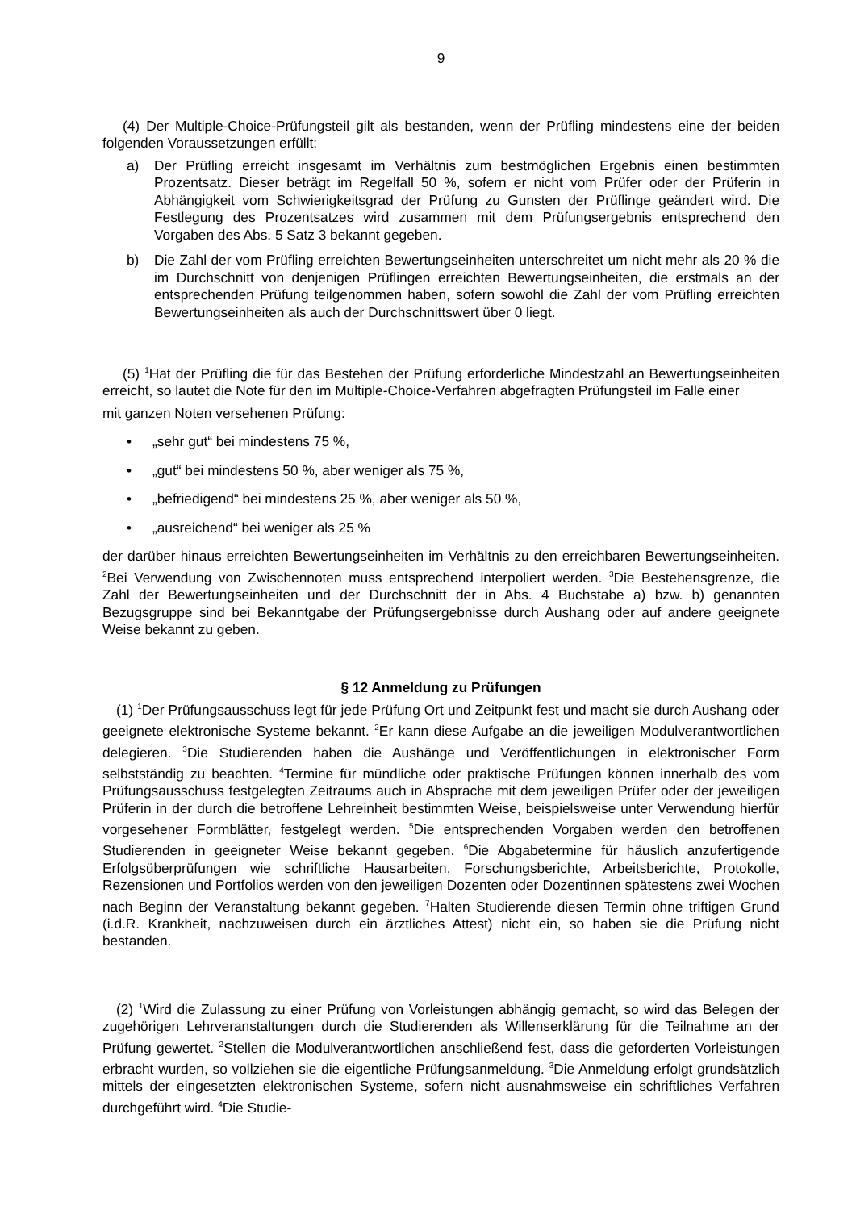9
(4) Der Multiple-Choice-Prüfungsteil gilt als bestanden, wenn der Prüfling mindestens eine der beiden folgenden Voraussetzungen erfüllt:
a) Der Prüfling erreicht insgesamt im Verhältnis zum bestmöglichen Ergebnis einen bestimmten Prozentsatz. Dieser beträgt im Regelfall 50 %, sofern er nicht vom Prüfer oder der Prüferin in Abhängigkeit vom Schwierigkeitsgrad der Prüfung zu Gunsten der Prüflinge geändert wird. Die Festlegung des Prozentsatzes wird zusammen mit dem Prüfungsergebnis entsprechend den Vorgaben des Abs. 5 Satz 3 bekannt gegeben.
b) Die Zahl der vom Prüfling erreichten Bewertungseinheiten unterschreitet um nicht mehr als 20 % die im Durchschnitt von denjenigen Prüflingen erreichten Bewertungseinheiten, die erstmals an der entsprechenden Prüfung teilgenommen haben, sofern sowohl die Zahl der vom Prüfling erreichten Bewertungseinheiten als auch der Durchschnittswert über 0 liegt.
(5) <sup>1</sup>Hat der Prüfling die für das Bestehen der Prüfung erforderliche Mindestzahl an Bewertungseinheiten erreicht, so lautet die Note für den im Multiple-Choice-Verfahren abgefragten Prüfungsteil im Falle einer
mit ganzen Noten versehenen Prüfung:
• „sehr gut“ bei mindestens 75 %,
• „gut“ bei mindestens 50 %, aber weniger als 75 %,
• „befriedigend“ bei mindestens 25 %, aber weniger als 50 %,
• „ausreichend“ bei weniger als 25 %
der darüber hinaus erreichten Bewertungseinheiten im Verhältnis zu den erreichbaren Bewertungseinheiten. <sup>2</sup>Bei Verwendung von Zwischennoten muss entsprechend interpoliert werden. <sup>3</sup>Die Bestehensgrenze, die Zahl der Bewertungseinheiten und der Durchschnitt der in Abs. 4 Buchstabe a) bzw. b) genannten Bezugsgruppe sind bei Bekanntgabe der Prüfungsergebnisse durch Aushang oder auf andere geeignete Weise bekannt zu geben.
§ 12 Anmeldung zu Prüfungen
(1) <sup>1</sup>Der Prüfungsausschuss legt für jede Prüfung Ort und Zeitpunkt fest und macht sie durch Aushang oder geeignete elektronische Systeme bekannt. <sup>2</sup>Er kann diese Aufgabe an die jeweiligen Modulverantwortlichen delegieren. <sup>3</sup>Die Studierenden haben die Aushänge und Veröffentlichungen in elektronischer Form selbstständig zu beachten. <sup>4</sup>Termine für mündliche oder praktische Prüfungen können innerhalb des vom Prüfungsausschuss festgelegten Zeitraums auch in Absprache mit dem jeweiligen Prüfer oder der jeweiligen Prüferin in der durch die betroffene Lehreinheit bestimmten Weise, beispielsweise unter Verwendung hierfür vorgesehener Formblätter, festgelegt werden. <sup>5</sup>Die entsprechenden Vorgaben werden den betroffenen Studierenden in geeigneter Weise bekannt gegeben. <sup>6</sup>Die Abgabetermine für häuslich anzufertigende Erfolgsüberprüfungen wie schriftliche Hausarbeiten, Forschungsberichte, Arbeitsberichte, Protokolle, Rezensionen und Portfolios werden von den jeweiligen Dozenten oder Dozentinnen spätestens zwei Wochen nach Beginn der Veranstaltung bekannt gegeben. <sup>7</sup>Halten Studierende diesen Termin ohne triftigen Grund (i.d.R. Krankheit, nachzuweisen durch ein ärztliches Attest) nicht ein, so haben sie die Prüfung nicht bestanden.
(2) <sup>1</sup>Wird die Zulassung zu einer Prüfung von Vorleistungen abhängig gemacht, so wird das Belegen der zugehörigen Lehrveranstaltungen durch die Studierenden als Willenserklärung für die Teilnahme an der Prüfung gewertet. <sup>2</sup>Stellen die Modulverantwortlichen anschließend fest, dass die geforderten Vorleistungen erbracht wurden, so vollziehen sie die eigentliche Prüfungsanmeldung. <sup>3</sup>Die Anmeldung erfolgt grundsätzlich mittels der eingesetzten elektronischen Systeme, sofern nicht ausnahmsweise ein schriftliches Verfahren durchgeführt wird. <sup>4</sup>Die Studie-